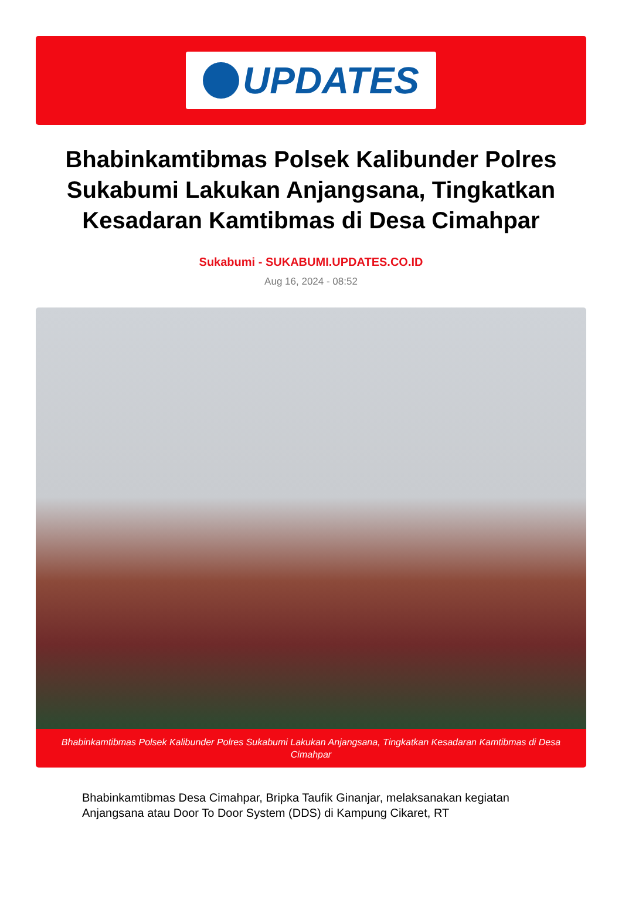UPDATES
Bhabinkamtibmas Polsek Kalibunder Polres Sukabumi Lakukan Anjangsana, Tingkatkan Kesadaran Kamtibmas di Desa Cimahpar
Sukabumi - SUKABUMI.UPDATES.CO.ID
Aug 16, 2024 - 08:52
Bhabinkamtibmas Polsek Kalibunder Polres Sukabumi Lakukan Anjangsana, Tingkatkan Kesadaran Kamtibmas di Desa Cimahpar
Bhabinkamtibmas Desa Cimahpar, Bripka Taufik Ginanjar, melaksanakan kegiatan Anjangsana atau Door To Door System (DDS) di Kampung Cikaret, RT